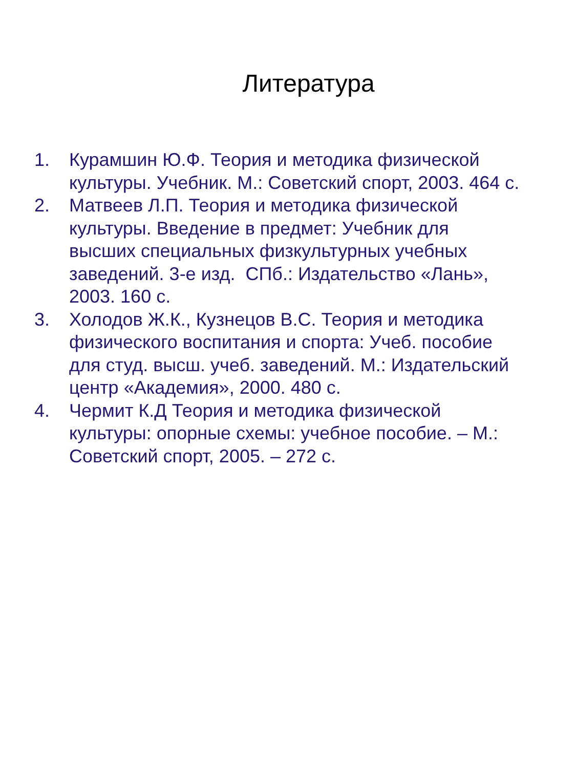Литература
1. Курамшин Ю.Ф. Теория и методика физической культуры. Учебник. М.: Советский спорт, 2003. 464 с.
2. Матвеев Л.П. Теория и методика физической культуры. Введение в предмет: Учебник для высших специальных физкультурных учебных заведений. 3-е изд. СПб.: Издательство «Лань», 2003. 160 с.
3. Холодов Ж.К., Кузнецов В.С. Теория и методика физического воспитания и спорта: Учеб. пособие для студ. высш. учеб. заведений. М.: Издательский центр «Академия», 2000. 480 с.
4. Чермит К.Д Теория и методика физической культуры: опорные схемы: учебное пособие. – М.: Советский спорт, 2005. – 272 с.